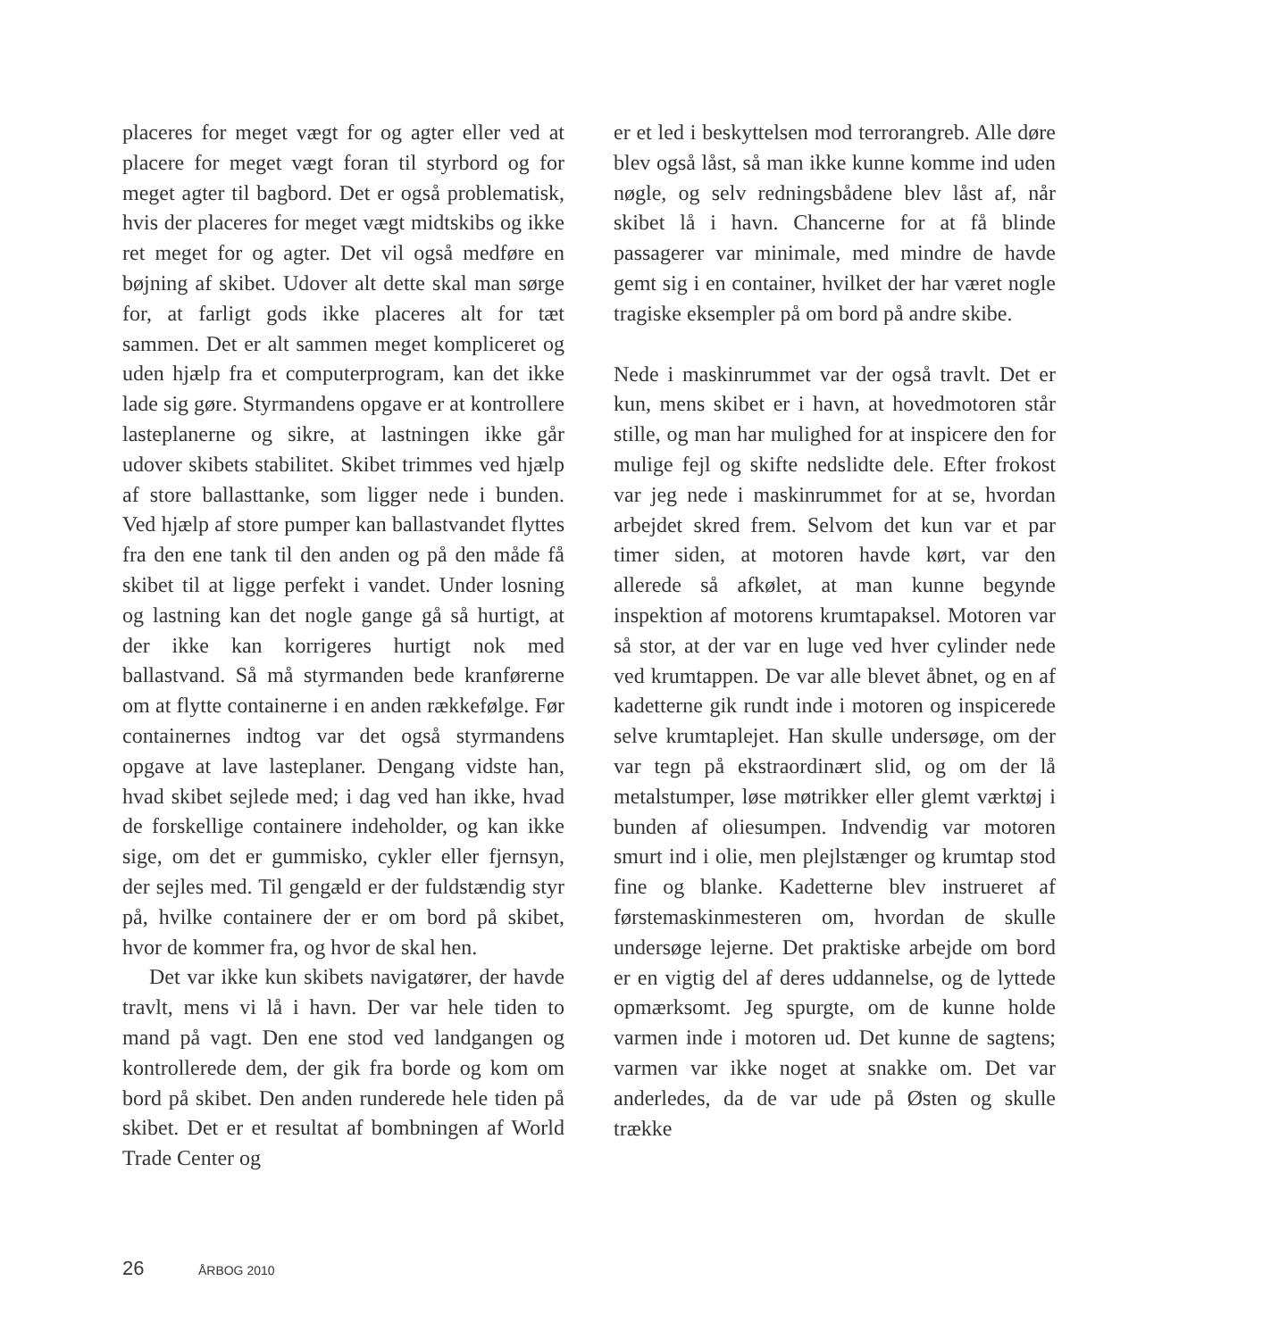placeres for meget vægt for og agter eller ved at placere for meget vægt foran til styrbord og for meget agter til bagbord. Det er også problematisk, hvis der placeres for meget vægt midtskibs og ikke ret meget for og agter. Det vil også medføre en bøjning af skibet. Udover alt dette skal man sørge for, at farligt gods ikke placeres alt for tæt sammen. Det er alt sammen meget kompliceret og uden hjælp fra et computerprogram, kan det ikke lade sig gøre. Styrmandens opgave er at kontrollere lasteplanerne og sikre, at lastningen ikke går udover skibets stabilitet. Skibet trimmes ved hjælp af store ballasttanke, som ligger nede i bunden. Ved hjælp af store pumper kan ballastvandet flyttes fra den ene tank til den anden og på den måde få skibet til at ligge perfekt i vandet. Under losning og lastning kan det nogle gange gå så hurtigt, at der ikke kan korrigeres hurtigt nok med ballastvand. Så må styrmanden bede kranførerne om at flytte containerne i en anden rækkefølge. Før containernes indtog var det også styrmandens opgave at lave lasteplaner. Dengang vidste han, hvad skibet sejlede med; i dag ved han ikke, hvad de forskellige containere indeholder, og kan ikke sige, om det er gummisko, cykler eller fjernsyn, der sejles med. Til gengæld er der fuldstændig styr på, hvilke containere der er om bord på skibet, hvor de kommer fra, og hvor de skal hen.
Det var ikke kun skibets navigatører, der havde travlt, mens vi lå i havn. Der var hele tiden to mand på vagt. Den ene stod ved landgangen og kontrollerede dem, der gik fra borde og kom om bord på skibet. Den anden runderede hele tiden på skibet. Det er et resultat af bombningen af World Trade Center og
er et led i beskyttelsen mod terrorangreb. Alle døre blev også låst, så man ikke kunne komme ind uden nøgle, og selv redningsbådene blev låst af, når skibet lå i havn. Chancerne for at få blinde passagerer var minimale, med mindre de havde gemt sig i en container, hvilket der har været nogle tragiske eksempler på om bord på andre skibe.
Nede i maskinrummet var der også travlt. Det er kun, mens skibet er i havn, at hovedmotoren står stille, og man har mulighed for at inspicere den for mulige fejl og skifte nedslidte dele. Efter frokost var jeg nede i maskinrummet for at se, hvordan arbejdet skred frem. Selvom det kun var et par timer siden, at motoren havde kørt, var den allerede så afkølet, at man kunne begynde inspektion af motorens krumtapaksel. Motoren var så stor, at der var en luge ved hver cylinder nede ved krumtappen. De var alle blevet åbnet, og en af kadetterne gik rundt inde i motoren og inspicerede selve krumtaplejet. Han skulle undersøge, om der var tegn på ekstraordinært slid, og om der lå metalstumper, løse møtrikker eller glemt værktøj i bunden af oliesumpen. Indvendig var motoren smurt ind i olie, men plejlstænger og krumtap stod fine og blanke. Kadetterne blev instrueret af førstemaskinmesteren om, hvordan de skulle undersøge lejerne. Det praktiske arbejde om bord er en vigtig del af deres uddannelse, og de lyttede opmærksomt. Jeg spurgte, om de kunne holde varmen inde i motoren ud. Det kunne de sagtens; varmen var ikke noget at snakke om. Det var anderledes, da de var ude på Østen og skulle trække
26 ÅRBOG 2010